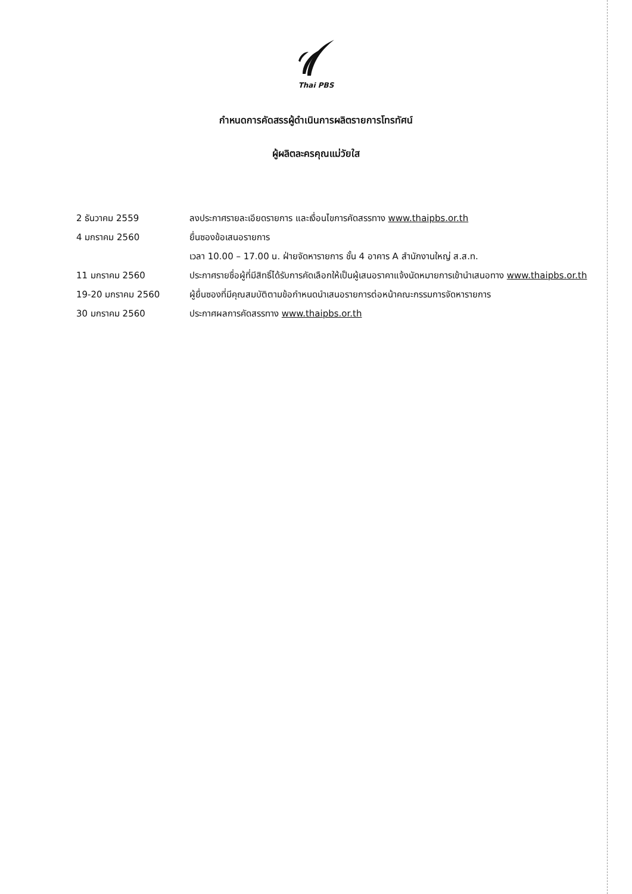Thai PBS
กำหนดการคัดสรรผู้ดำเนินการผลิตรายการโทรทัศน์
ผู้ผลิตละครคุณแม่วัยใส
2 ธันวาคม 2559 ลงประกาศรายละเอียดรายการ และเงื่อนไขการคัดสรรทาง www.thaipbs.or.th
4 มกราคม 2560 ยื่นซองข้อเสนอรายการ
เวลา 10.00 – 17.00 น. ฝ่ายจัดหารายการ ชั้น 4 อาคาร A สำนักงานใหญ่ ส.ส.ท.
11 มกราคม 2560 ประกาศรายชื่อผู้ที่มีสิทธิ์ได้รับการคัดเลือกให้เป็นผู้เสนอราคาแจ้งนัดหมายการเข้านำเสนอทาง www.thaipbs.or.th
19-20 มกราคม 2560 ผู้ยื่นซองที่มีคุณสมบัติตามข้อกำหนดนำเสนอรายการต่อหน้าคณะกรรมการจัดหารายการ
30 มกราคม 2560 ประกาศผลการคัดสรรทาง www.thaipbs.or.th